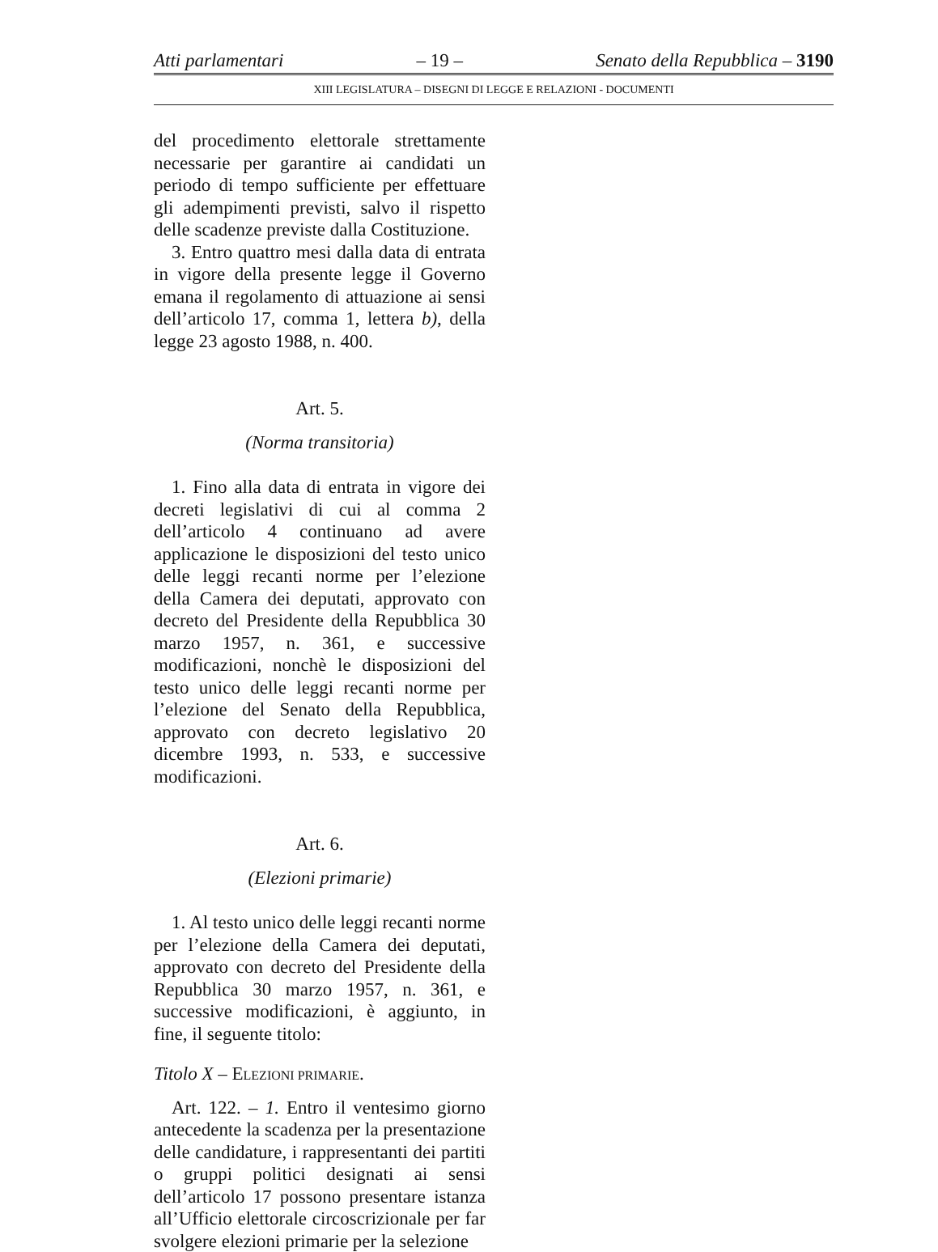Atti parlamentari – 19 – Senato della Repubblica – 3190
XIII LEGISLATURA – DISEGNI DI LEGGE E RELAZIONI - DOCUMENTI
del procedimento elettorale strettamente necessarie per garantire ai candidati un periodo di tempo sufficiente per effettuare gli adempimenti previsti, salvo il rispetto delle scadenze previste dalla Costituzione.
3. Entro quattro mesi dalla data di entrata in vigore della presente legge il Governo emana il regolamento di attuazione ai sensi dell’articolo 17, comma 1, lettera b), della legge 23 agosto 1988, n. 400.
Art. 5.
(Norma transitoria)
1. Fino alla data di entrata in vigore dei decreti legislativi di cui al comma 2 dell’articolo 4 continuano ad avere applicazione le disposizioni del testo unico delle leggi recanti norme per l’elezione della Camera dei deputati, approvato con decreto del Presidente della Repubblica 30 marzo 1957, n. 361, e successive modificazioni, nonchè le disposizioni del testo unico delle leggi recanti norme per l’elezione del Senato della Repubblica, approvato con decreto legislativo 20 dicembre 1993, n. 533, e successive modificazioni.
Art. 6.
(Elezioni primarie)
1. Al testo unico delle leggi recanti norme per l’elezione della Camera dei deputati, approvato con decreto del Presidente della Repubblica 30 marzo 1957, n. 361, e successive modificazioni, è aggiunto, in fine, il seguente titolo:
Titolo X – ELEZIONI PRIMARIE.
Art. 122. – 1. Entro il ventesimo giorno antecedente la scadenza per la presentazione delle candidature, i rappresentanti dei partiti o gruppi politici designati ai sensi dell’articolo 17 possono presentare istanza all’Ufficio elettorale circoscrizionale per far svolgere elezioni primarie per la selezione